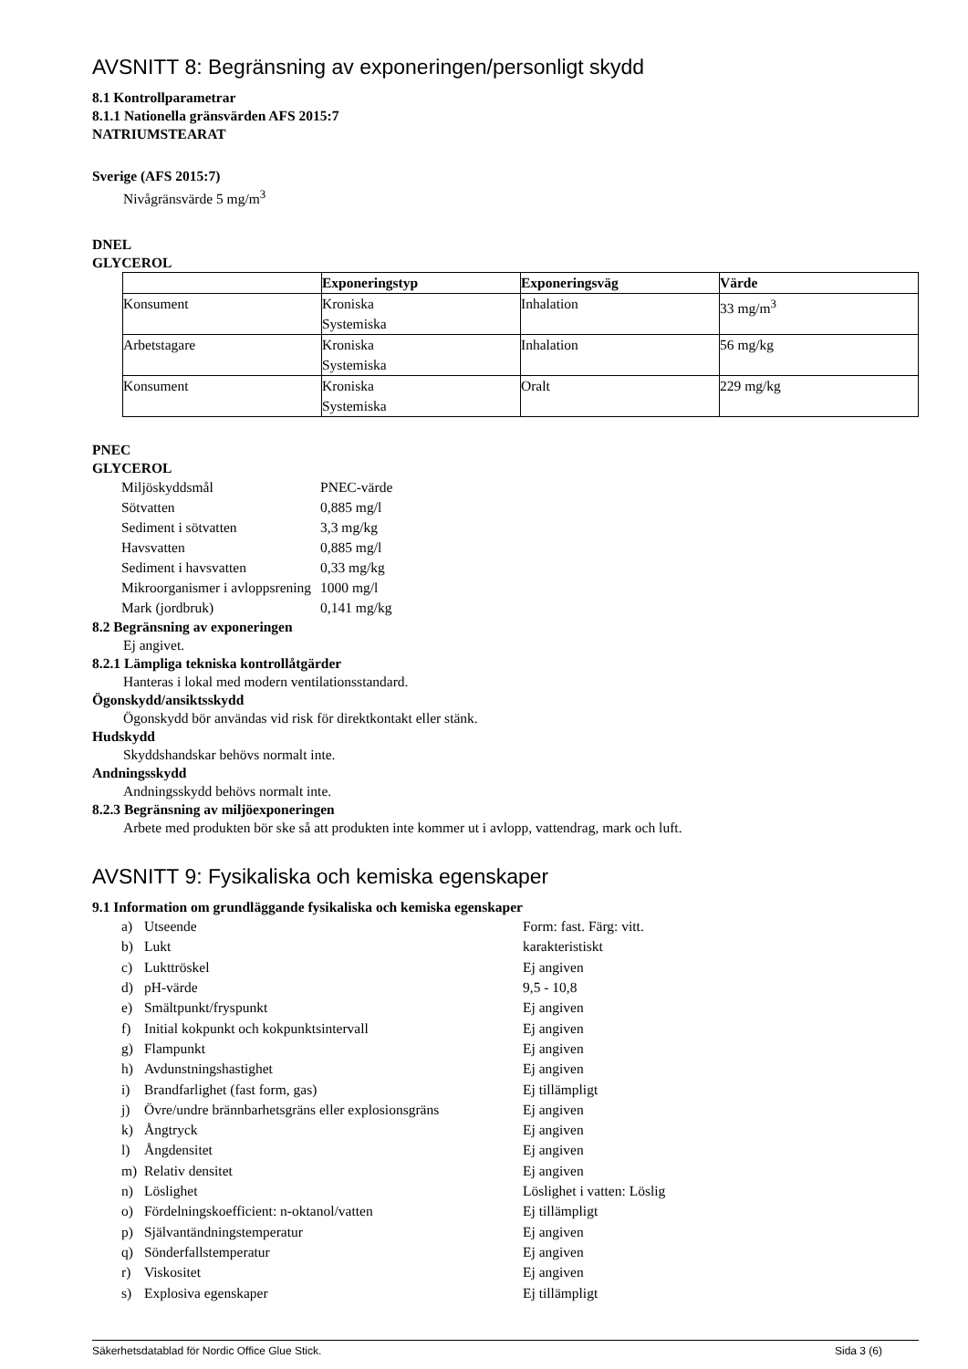AVSNITT 8: Begränsning av exponeringen/personligt skydd
8.1 Kontrollparametrar
8.1.1 Nationella gränsvärden AFS 2015:7
NATRIUMSTEARAT
Sverige (AFS 2015:7)
Nivågränsvärde 5 mg/m<sup>3</sup>
DNEL
GLYCEROL
| | Exponeringstyp | Exponeringsväg | Värde |
| --- | --- | --- | --- |
| Konsument | Kroniska Systemiska | Inhalation | 33 mg/m<sup>3</sup> |
| Arbetstagare | Kroniska Systemiska | Inhalation | 56 mg/kg |
| Konsument | Kroniska Systemiska | Oralt | 229 mg/kg |
PNEC
GLYCEROL
| Miljöskyddsmål | PNEC-värde |
| Sötvatten | 0,885 mg/l |
| Sediment i sötvatten | 3,3 mg/kg |
| Havsvatten | 0,885 mg/l |
| Sediment i havsvatten | 0,33 mg/kg |
| Mikroorganismer i avloppsrening | 1000 mg/l |
| Mark (jordbruk) | 0,141 mg/kg |
8.2 Begränsning av exponeringen
Ej angivet.
8.2.1 Lämpliga tekniska kontrollåtgärder
Hanteras i lokal med modern ventilationsstandard.
Ögonskydd/ansiktsskydd
Ögonskydd bör användas vid risk för direktkontakt eller stänk.
Hudskydd
Skyddshandskar behövs normalt inte.
Andningsskydd
Andningsskydd behövs normalt inte.
8.2.3 Begränsning av miljöexponeringen
Arbete med produkten bör ske så att produkten inte kommer ut i avlopp, vattendrag, mark och luft.
AVSNITT 9: Fysikaliska och kemiska egenskaper
9.1 Information om grundläggande fysikaliska och kemiska egenskaper
| a) | Utseende | Form: fast. Färg: vitt. |
| b) | Lukt | karakteristiskt |
| c) | Lukttröskel | Ej angiven |
| d) | pH-värde | 9,5 - 10,8 |
| e) | Smältpunkt/fryspunkt | Ej angiven |
| f) | Initial kokpunkt och kokpunktsintervall | Ej angiven |
| g) | Flampunkt | Ej angiven |
| h) | Avdunstningshastighet | Ej angiven |
| i) | Brandfarlighet (fast form, gas) | Ej tillämpligt |
| j) | Övre/undre brännbarhetsgräns eller explosionsgräns | Ej angiven |
| k) | Ångtryck | Ej angiven |
| l) | Ångdensitet | Ej angiven |
| m) | Relativ densitet | Ej angiven |
| n) | Löslighet | Löslighet i vatten: Löslig |
| o) | Fördelningskoefficient: n-oktanol/vatten | Ej tillämpligt |
| p) | Självantändningstemperatur | Ej angiven |
| q) | Sönderfallstemperatur | Ej angiven |
| r) | Viskositet | Ej angiven |
| s) | Explosiva egenskaper | Ej tillämpligt |
Säkerhetsdatablad för Nordic Office Glue Stick. Sida 3 (6)